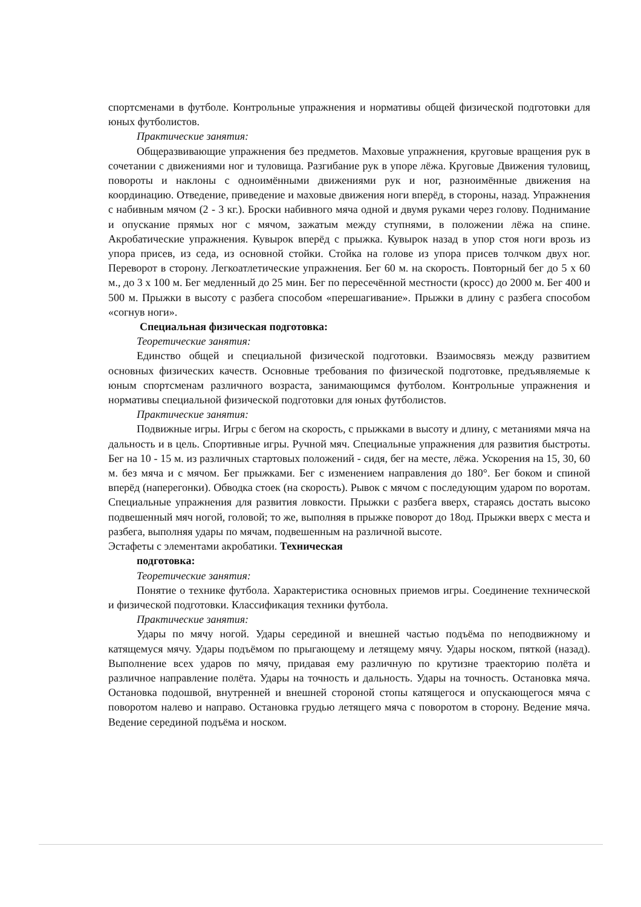спортсменами в футболе. Контрольные упражнения и нормативы общей физической подготовки для юных футболистов.
Практические занятия:
Общеразвивающие упражнения без предметов. Маховые упражнения, круговые вращения рук в сочетании с движениями ног и туловища. Разгибание рук в упоре лёжа. Круговые Движения туловищ, повороты и наклоны с одноимёнными движениями рук и ног, разноимённые движения на координацию. Отведение, приведение и маховые движения ноги вперёд, в стороны, назад. Упражнения с набивным мячом (2 - 3 кг.). Броски набивного мяча одной и двумя руками через голову. Поднимание и опускание прямых ног с мячом, зажатым между ступнями, в положении лёжа на спине. Акробатические упражнения. Кувырок вперёд с прыжка. Кувырок назад в упор стоя ноги врозь из упора присев, из седа, из основной стойки. Стойка на голове из упора присев толчком двух ног. Переворот в сторону. Легкоатлетические упражнения. Бег 60 м. на скорость. Повторный бег до 5 х 60 м., до 3 х 100 м. Бег медленный до 25 мин. Бег по пересечённой местности (кросс) до 2000 м. Бег 400 и 500 м. Прыжки в высоту с разбега способом «перешагивание». Прыжки в длину с разбега способом «согнув ноги».
Специальная физическая подготовка:
Теоретические занятия:
Единство общей и специальной физической подготовки. Взаимосвязь между развитием основных физических качеств. Основные требования по физической подготовке, предъявляемые к юным спортсменам различного возраста, занимающимся футболом. Контрольные упражнения и нормативы специальной физической подготовки для юных футболистов.
Практические занятия:
Подвижные игры. Игры с бегом на скорость, с прыжками в высоту и длину, с метаниями мяча на дальность и в цель. Спортивные игры. Ручной мяч. Специальные упражнения для развития быстроты. Бег на 10 - 15 м. из различных стартовых положений - сидя, бег на месте, лёжа. Ускорения на 15, 30, 60 м. без мяча и с мячом. Бег прыжками. Бег с изменением направления до 180°. Бег боком и спиной вперёд (наперегонки). Обводка стоек (на скорость). Рывок с мячом с последующим ударом по воротам. Специальные упражнения для развития ловкости. Прыжки с разбега вверх, стараясь достать высоко подвешенный мяч ногой, головой; то же, выполняя в прыжке поворот до 18од. Прыжки вверх с места и разбега, выполняя удары по мячам, подвешенным на различной высоте.
Эстафеты с элементами акробатики. Техническая
подготовка:
Теоретические занятия:
Понятие о технике футбола. Характеристика основных приемов игры. Соединение технической и физической подготовки. Классификация техники футбола.
Практические занятия:
Удары по мячу ногой. Удары серединой и внешней частью подъёма по неподвижному и катящемуся мячу. Удары подъёмом по прыгающему и летящему мячу. Удары носком, пяткой (назад). Выполнение всех ударов по мячу, придавая ему различную по крутизне траекторию полёта и различное направление полёта. Удары на точность и дальность. Удары на точность. Остановка мяча. Остановка подошвой, внутренней и внешней стороной стопы катящегося и опускающегося мяча с поворотом налево и направо. Остановка грудью летящего мяча с поворотом в сторону. Ведение мяча. Ведение серединой подъёма и носком.